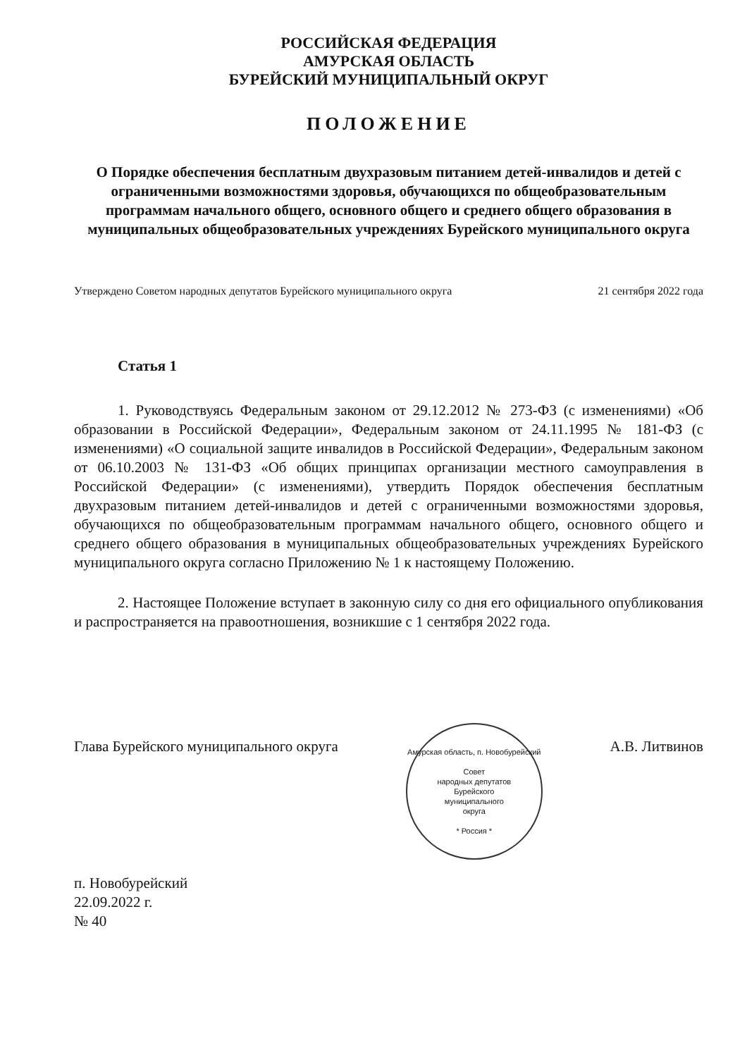РОССИЙСКАЯ ФЕДЕРАЦИЯ
АМУРСКАЯ ОБЛАСТЬ
БУРЕЙСКИЙ МУНИЦИПАЛЬНЫЙ ОКРУГ
ПОЛОЖЕНИЕ
О Порядке обеспечения бесплатным двухразовым питанием детей-инвалидов и детей с ограниченными возможностями здоровья, обучающихся по общеобразовательным программам начального общего, основного общего и среднего общего образования в муниципальных общеобразовательных учреждениях Бурейского муниципального округа
Утверждено Советом народных депутатов Бурейского муниципального округа 21 сентября 2022 года
Статья 1
1. Руководствуясь Федеральным законом от 29.12.2012 № 273-ФЗ (с изменениями) «Об образовании в Российской Федерации», Федеральным законом от 24.11.1995 № 181-ФЗ (с изменениями) «О социальной защите инвалидов в Российской Федерации», Федеральным законом от 06.10.2003 № 131-ФЗ «Об общих принципах организации местного самоуправления в Российской Федерации» (с изменениями), утвердить Порядок обеспечения бесплатным двухразовым питанием детей-инвалидов и детей с ограниченными возможностями здоровья, обучающихся по общеобразовательным программам начального общего, основного общего и среднего общего образования в муниципальных общеобразовательных учреждениях Бурейского муниципального округа согласно Приложению № 1 к настоящему Положению.
2. Настоящее Положение вступает в законную силу со дня его официального опубликования и распространяется на правоотношения, возникшие с 1 сентября 2022 года.
Глава Бурейского муниципального округа
Амурская область, п. Новобурейский
Совет
народных депутатов
Бурейского
муниципального
округа
* Россия *
А.В. Литвинов
п. Новобурейский
22.09.2022 г.
№ 40